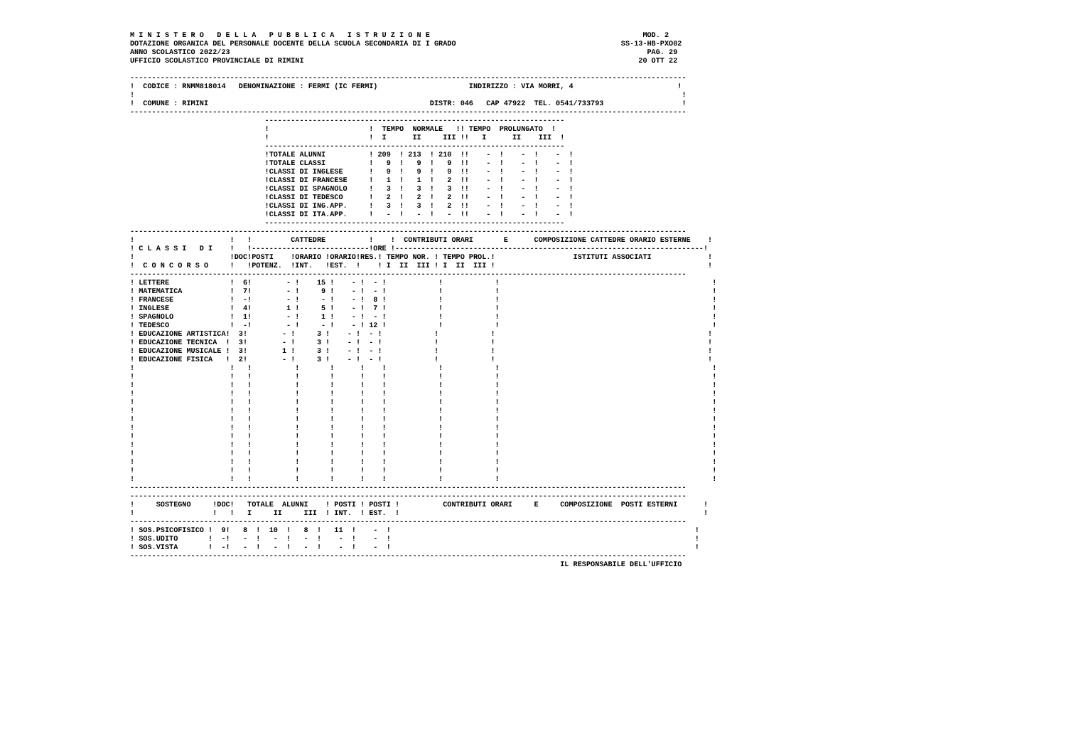M I N I S T E R O   D E L L A   P U B B L I C A   I S T R U Z I O N E                                                 MOD. 2
DOTAZIONE ORGANICA DEL PERSONALE DOCENTE DELLA SCUOLA SECONDARIA DI I GRADO                                      SS-13-HB-PXO02
ANNO SCOLASTICO 2022/23                                                                                                PAG. 29
UFFICIO SCOLASTICO PROVINCIALE DI RIMINI                                                                             20 OTT 22

--------------------------------------------------------------------------------------------------------------------------------
!  CODICE : RNMM818014   DENOMINAZIONE : FERMI (IC FERMI)                     INDIRIZZO : VIA MORRI, 4                        !
!                                                                                                                              !
!  COMUNE : RIMINI                                                   DISTR: 046   CAP 47922  TEL. 0541/733793                  !
--------------------------------------------------------------------------------------------------------------------------------
                               ---------------------------------------------------------------------
                               !                       !  TEMPO  NORMALE   !! TEMPO  PROLUNGATO  !
                               !                       !  I      II     III !!   I      II    III  !
                               ---------------------------------------------------------------------
                               !TOTALE ALUNNI          ! 209  ! 213  ! 210  !!    -  !    -  !    -  !
                               !TOTALE CLASSI          !   9  !   9  !   9  !!    -  !    -  !    -  !
                               !CLASSI DI INGLESE      !   9  !   9  !   9  !!    -  !    -  !    -  !
                               !CLASSI DI FRANCESE     !   1  !   1  !   2  !!    -  !    -  !    -  !
                               !CLASSI DI SPAGNOLO     !   3  !   3  !   3  !!    -  !    -  !    -  !
                               !CLASSI DI TEDESCO      !   2  !   2  !   2  !!    -  !    -  !    -  !
                               !CLASSI DI ING.APP.     !   3  !   3  !   2  !!    -  !    -  !    -  !
                               !CLASSI DI ITA.APP.     !   -  !   -  !   -  !!    -  !    -  !    -  !
                               ---------------------------------------------------------------------
--------------------------------------------------------------------------------------------------------------------------------
!                      !   !         CATTEDRE          !    !  CONTRIBUTI ORARI       E      COMPOSIZIONE CATTEDRE ORARIO ESTERNE    !
! C L A S S I   D I    !   !---------------------------!ORE !-----------------------------------------------------------------------!
!                      !DOC!POSTI    !ORARIO !ORARIO!RES.! TEMPO NOR. ! TEMPO PROL.!                  ISTITUTI ASSOCIATI             !
!  C O N C O R S O     !   !POTENZ.  !INT.   !EST.  !    ! I  II  III ! I  II  III !                                                 !
--------------------------------------------------------------------------------------------------------------------------------
! LETTERE              !  6!        - !    15 !    - !  - !            !            !                                                 !
! MATEMATICA           !  7!        - !     9 !    - !  - !            !            !                                                 !
! FRANCESE             !  -!        - !     - !    - !  8 !            !            !                                                 !
! INGLESE              !  4!        1 !     5 !    - !  7 !            !            !                                                 !
! SPAGNOLO             !  1!        - !     1 !    - !  - !            !            !                                                 !
! TEDESCO              !  -!        - !     - !    - ! 12 !            !            !                                                 !
! EDUCAZIONE ARTISTICA!  3!        - !     3 !    - !  - !            !            !                                                 !
! EDUCAZIONE TECNICA  !  3!        - !     3 !    - !  - !            !            !                                                 !
! EDUCAZIONE MUSICALE !  3!        1 !     3 !    - !  - !            !            !                                                 !
! EDUCAZIONE FISICA   !  2!        - !     3 !    - !  - !            !            !                                                 !
!                      !   !          !       !      !    !            !            !                                                 !
!                      !   !          !       !      !    !            !            !                                                 !
!                      !   !          !       !      !    !            !            !                                                 !
!                      !   !          !       !      !    !            !            !                                                 !
!                      !   !          !       !      !    !            !            !                                                 !
!                      !   !          !       !      !    !            !            !                                                 !
!                      !   !          !       !      !    !            !            !                                                 !
!                      !   !          !       !      !    !            !            !                                                 !
!                      !   !          !       !      !    !            !            !                                                 !
!                      !   !          !       !      !    !            !            !                                                 !
!                      !   !          !       !      !    !            !            !                                                 !
!                      !   !          !       !      !    !            !            !                                                 !
!                      !   !          !       !      !    !            !            !                                                 !
!                      !   !          !       !      !    !            !            !                                                 !
--------------------------------------------------------------------------------------------------------------------------------
--------------------------------------------------------------------------------------------------------------------------------
!     SOSTEGNO     !DOC!   TOTALE  ALUNNI    ! POSTI ! POSTI !          CONTRIBUTI ORARI     E     COMPOSIZIONE  POSTI ESTERNI      !
!                  !   !   I     II     III  ! INT.  ! EST.  !                                                                      !
--------------------------------------------------------------------------------------------------------------------------------
! SOS.PSICOFISICO !  9!   8  !  10  !   8  !   11  !    -  !                                                                      !
! SOS.UDITO       !  -!   -  !   -  !   -  !    -  !    -  !                                                                      !
! SOS.VISTA       !  -!   -  !   -  !   -  !    -  !    -  !                                                                      !
--------------------------------------------------------------------------------------------------------------------------------
                                                                                                   IL RESPONSABILE DELL'UFFICIO